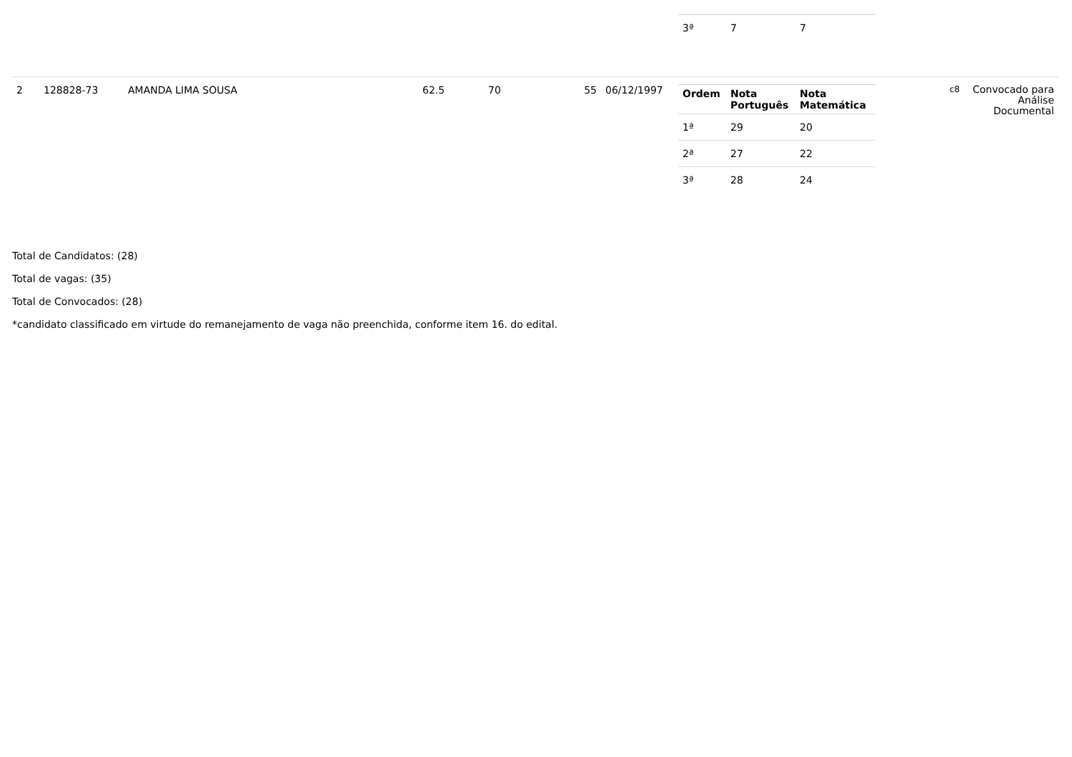| | | | | | | | / 3ª / 7 / 7 / | | |
| 2 | 128828-73 | AMANDA LIMA SOUSA | 62.5 | 70 | 55 | 06/12/1997 | / Ordem / Nota Português / Nota Matemática / / --- / --- / --- / / 1ª / 29 / 20 / / 2ª / 27 / 22 / / 3ª / 28 / 24 / | c8 | Convocado para Análise Documental |
Total de Candidatos: (28)
Total de vagas: (35)
Total de Convocados: (28)
*candidato classificado em virtude do remanejamento de vaga não preenchida, conforme item 16. do edital.